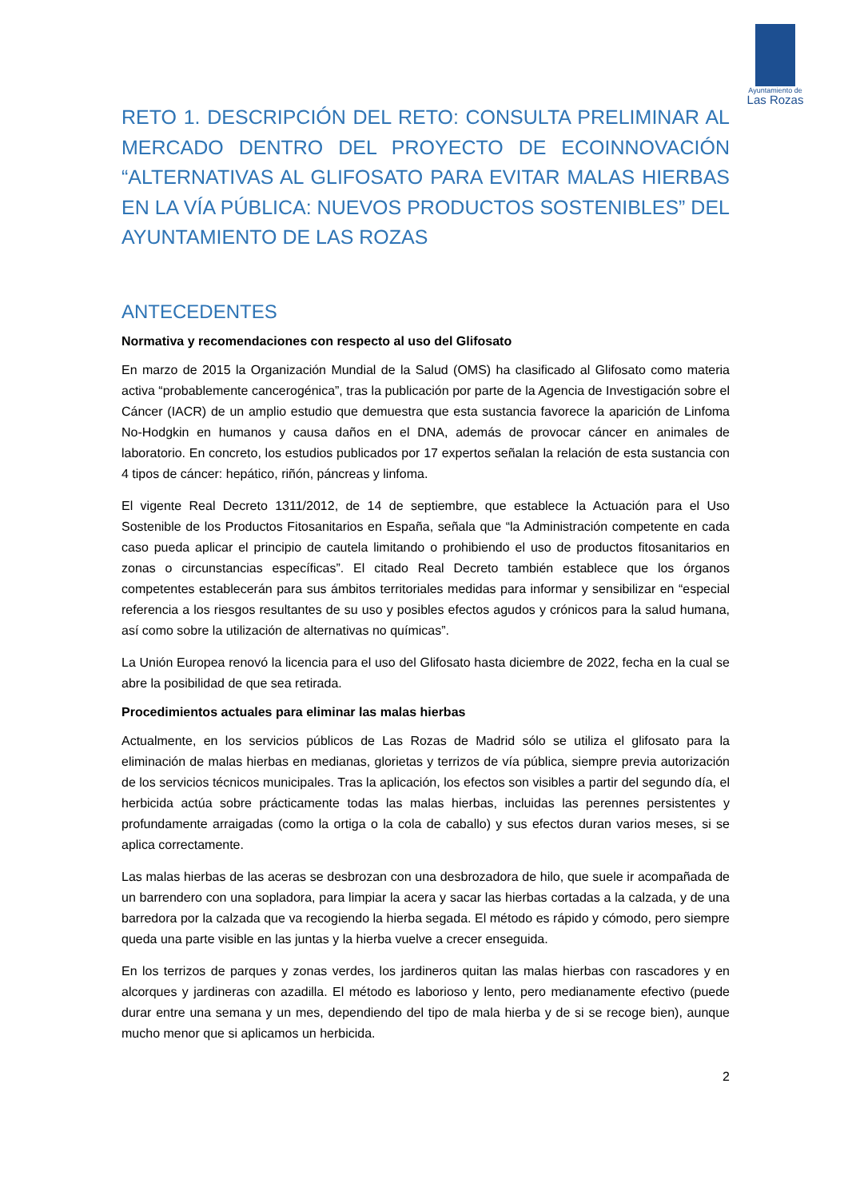Ayuntamiento de
Las Rozas
RETO 1. DESCRIPCIÓN DEL RETO: CONSULTA PRELIMINAR AL MERCADO DENTRO DEL PROYECTO DE ECOINNOVACIÓN “ALTERNATIVAS AL GLIFOSATO PARA EVITAR MALAS HIERBAS EN LA VÍA PÚBLICA: NUEVOS PRODUCTOS SOSTENIBLES” DEL AYUNTAMIENTO DE LAS ROZAS
ANTECEDENTES
Normativa y recomendaciones con respecto al uso del Glifosato
En marzo de 2015 la Organización Mundial de la Salud (OMS) ha clasificado al Glifosato como materia activa “probablemente cancerogénica”, tras la publicación por parte de la Agencia de Investigación sobre el Cáncer (IACR) de un amplio estudio que demuestra que esta sustancia favorece la aparición de Linfoma No-Hodgkin en humanos y causa daños en el DNA, además de provocar cáncer en animales de laboratorio. En concreto, los estudios publicados por 17 expertos señalan la relación de esta sustancia con 4 tipos de cáncer: hepático, riñón, páncreas y linfoma.
El vigente Real Decreto 1311/2012, de 14 de septiembre, que establece la Actuación para el Uso Sostenible de los Productos Fitosanitarios en España, señala que “la Administración competente en cada caso pueda aplicar el principio de cautela limitando o prohibiendo el uso de productos fitosanitarios en zonas o circunstancias específicas”. El citado Real Decreto también establece que los órganos competentes establecerán para sus ámbitos territoriales medidas para informar y sensibilizar en “especial referencia a los riesgos resultantes de su uso y posibles efectos agudos y crónicos para la salud humana, así como sobre la utilización de alternativas no químicas”.
La Unión Europea renovó la licencia para el uso del Glifosato hasta diciembre de 2022, fecha en la cual se abre la posibilidad de que sea retirada.
Procedimientos actuales para eliminar las malas hierbas
Actualmente, en los servicios públicos de Las Rozas de Madrid sólo se utiliza el glifosato para la eliminación de malas hierbas en medianas, glorietas y terrizos de vía pública, siempre previa autorización de los servicios técnicos municipales. Tras la aplicación, los efectos son visibles a partir del segundo día, el herbicida actúa sobre prácticamente todas las malas hierbas, incluidas las perennes persistentes y profundamente arraigadas (como la ortiga o la cola de caballo) y sus efectos duran varios meses, si se aplica correctamente.
Las malas hierbas de las aceras se desbrozan con una desbrozadora de hilo, que suele ir acompañada de un barrendero con una sopladora, para limpiar la acera y sacar las hierbas cortadas a la calzada, y de una barredora por la calzada que va recogiendo la hierba segada. El método es rápido y cómodo, pero siempre queda una parte visible en las juntas y la hierba vuelve a crecer enseguida.
En los terrizos de parques y zonas verdes, los jardineros quitan las malas hierbas con rascadores y en alcorques y jardineras con azadilla. El método es laborioso y lento, pero medianamente efectivo (puede durar entre una semana y un mes, dependiendo del tipo de mala hierba y de si se recoge bien), aunque mucho menor que si aplicamos un herbicida.
2